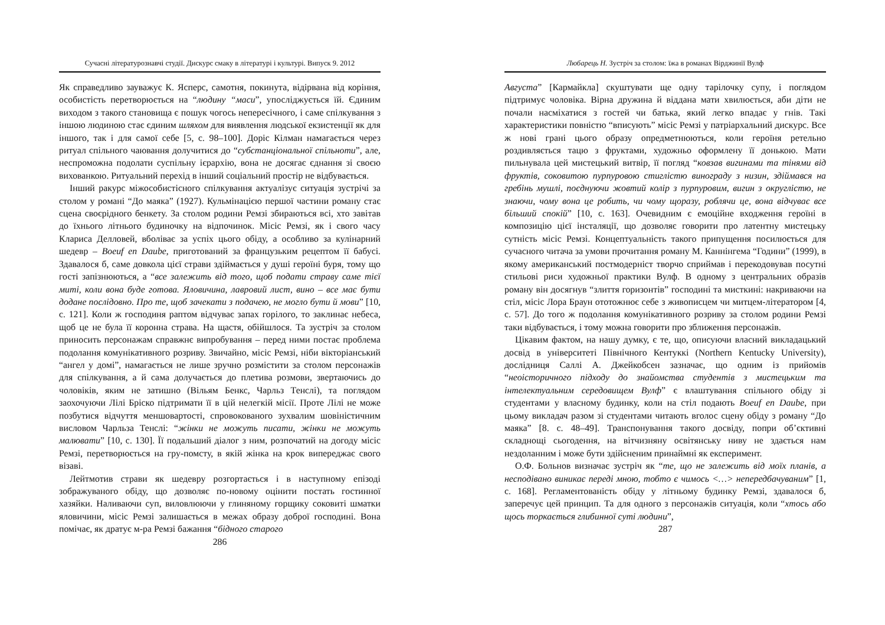Сучасні літературознавчі студії. Дискурс смаку в літературі і культурі. Випуск 9. 2012
Як справедливо зауважує К. Ясперс, самотня, покинута, відірвана від коріння, особистість перетворюється на “людину “маси”, упосліджується їй. Єдиним виходом з такого становища є пошук чогось непересічного, і саме спілкування з іншою людиною стає єдиним шляхом для виявлення людської екзистенції як для іншого, так і для самої себе [5, с. 98–100]. Доріс Кілман намагається через ритуал спільного чаювання долучитися до “субстанціональної спільноти”, але, неспроможна подолати суспільну ієрархію, вона не досягає єднання зі своєю вихованкою. Ритуальний перехід в інший соціальний простір не відбувається.
Інший ракурс міжособистісного спілкування актуалізує ситуація зустрічі за столом у романі “До маяка” (1927). Кульмінацією першої частини роману стає сцена своєрідного бенкету. За столом родини Ремзі збираються всі, хто завітав до їхнього літнього будиночку на відпочинок. Місіс Ремзі, як і свого часу Клариса Делловей, вболіває за успіх цього обіду, а особливо за кулінарний шедевр – Boeuf en Daube, приготований за французьким рецептом її бабусі. Здавалося б, саме довкола цієї страви здіймається у душі героїні буря, тому що гості запізнюються, а “все залежить від того, щоб подати страву саме тієї миті, коли вона буде готова. Яловичина, лавровий лист, вино – все має бути додане послідовно. Про те, щоб зачекати з подачею, не могло бути й мови” [10, с. 121]. Коли ж господиня раптом відчуває запах горілого, то заклинає небеса, щоб це не була її коронна страва. На щастя, обійшлося. Та зустріч за столом приносить персонажам справжнє випробування – перед ними постає проблема подолання комунікативного розриву. Звичайно, місіс Ремзі, ніби вікторіанський “ангел у домі”, намагається не лише зручно розмістити за столом персонажів для спілкування, а й сама долучається до плетива розмови, звертаючись до чоловіків, яким не затишно (Вільям Бенкс, Чарльз Тенслі), та поглядом заохочуючи Лілі Бріско підтримати її в цій нелегкій місії. Проте Лілі не може позбутися відчуття меншовартості, спровокованого зухвалим шовіністичним висловом Чарльза Тенслі: “жінки не можуть писати, жінки не можуть малювати” [10, с. 130]. Її подальший діалог з ним, розпочатий на догоду місіс Ремзі, перетворюється на гру-помсту, в якій жінка на крок випереджає свого візаві.
Лейтмотив страви як шедевру розгортається і в наступному епізоді зображуваного обіду, що дозволяє по-новому оцінити постать гостинної хазяйки. Наливаючи суп, виловлюючи у глиняному горщику соковиті шматки яловичини, місіс Ремзі залишається в межах образу доброї господині. Вона помічає, як дратує м-ра Ремзі бажання “бідного старого
286
Любарець Н. Зустріч за столом: їжа в романах Вірджинії Вулф
Августа” [Кармайкла] скуштувати ще одну тарілочку супу, і поглядом підтримує чоловіка. Вірна дружина й віддана мати хвилюється, аби діти не почали насміхатися з гостей чи батька, який легко впадає у гнів. Такі характеристики повністю “вписують” місіс Ремзі у патріархальний дискурс. Все ж нові грані цього образу опредметнюються, коли героїня ретельно роздивляється тацю з фруктами, художньо оформлену її донькою. Мати пильнувала цей мистецький витвір, її погляд “ковзав вигинами та тінями від фруктів, соковитою пурпуровою стиглістю винограду з низин, здіймався на гребінь мушлі, поєднуючи жовтий колір з пурпуровим, вигин з округлістю, не знаючи, чому вона це робить, чи чому щоразу, роблячи це, вона відчуває все більший спокій” [10, с. 163]. Очевидним є емоційне входження героїні в композицію цієї інсталяції, що дозволяє говорити про латентну мистецьку сутність місіс Ремзі. Концептуальність такого припущення посилюється для сучасного читача за умови прочитання роману М. Каннінгема “Години” (1999), в якому американський постмодерніст творчо сприймав і перекодовував посутні стильові риси художньої практики Вулф. В одному з центральних образів роману він досягнув “злиття горизонтів” господині та мисткині: накриваючи на стіл, місіс Лора Браун ототожнює себе з живописцем чи митцем-літератором [4, с. 57]. До того ж подолання комунікативного розриву за столом родини Ремзі таки відбувається, і тому можна говорити про зближення персонажів.
Цікавим фактом, на нашу думку, є те, що, описуючи власний викладацький досвід в університеті Північного Кентуккі (Northern Kentucky University), дослідниця Саллі А. Джейкобсен зазначає, що одним із прийомів “неоісторичного підходу до знайомства студентів з мистецьким та інтелектуальним середовищем Вулф” є влаштування спільного обіду зі студентами у власному будинку, коли на стіл подають Boeuf en Daube, при цьому викладач разом зі студентами читають вголос сцену обіду з роману “До маяка” [8. с. 48–49]. Транспонування такого досвіду, попри об’єктивні складнощі сьогодення, на вітчизняну освітянську ниву не здається нам нездоланним і може бути здійсненим принаймні як експеримент.
О.Ф. Больнов визначає зустріч як “те, що не залежить від моїх планів, а несподівано виникає переді мною, тобто є чимось <…> непередбачуваним” [1, с. 168]. Регламентованість обіду у літньому будинку Ремзі, здавалося б, заперечує цей принцип. Та для одного з персонажів ситуація, коли “хтось або щось торкається глибинної суті людини”,
287